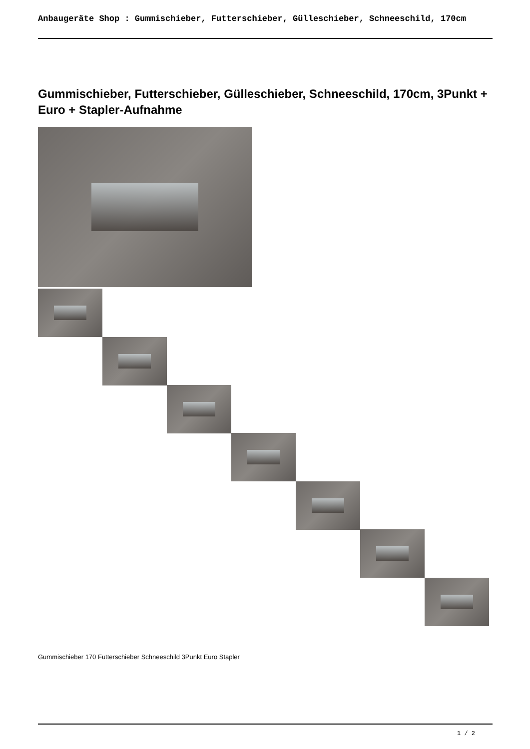Anbaugeräte Shop : Gummischieber, Futterschieber, Gülleschieber, Schneeschild, 170cm
Gummischieber, Futterschieber, Gülleschieber, Schneeschild, 170cm, 3Punkt + Euro + Stapler-Aufnahme
Gummischieber 170 Futterschieber Schneeschild 3Punkt Euro Stapler
1 / 2